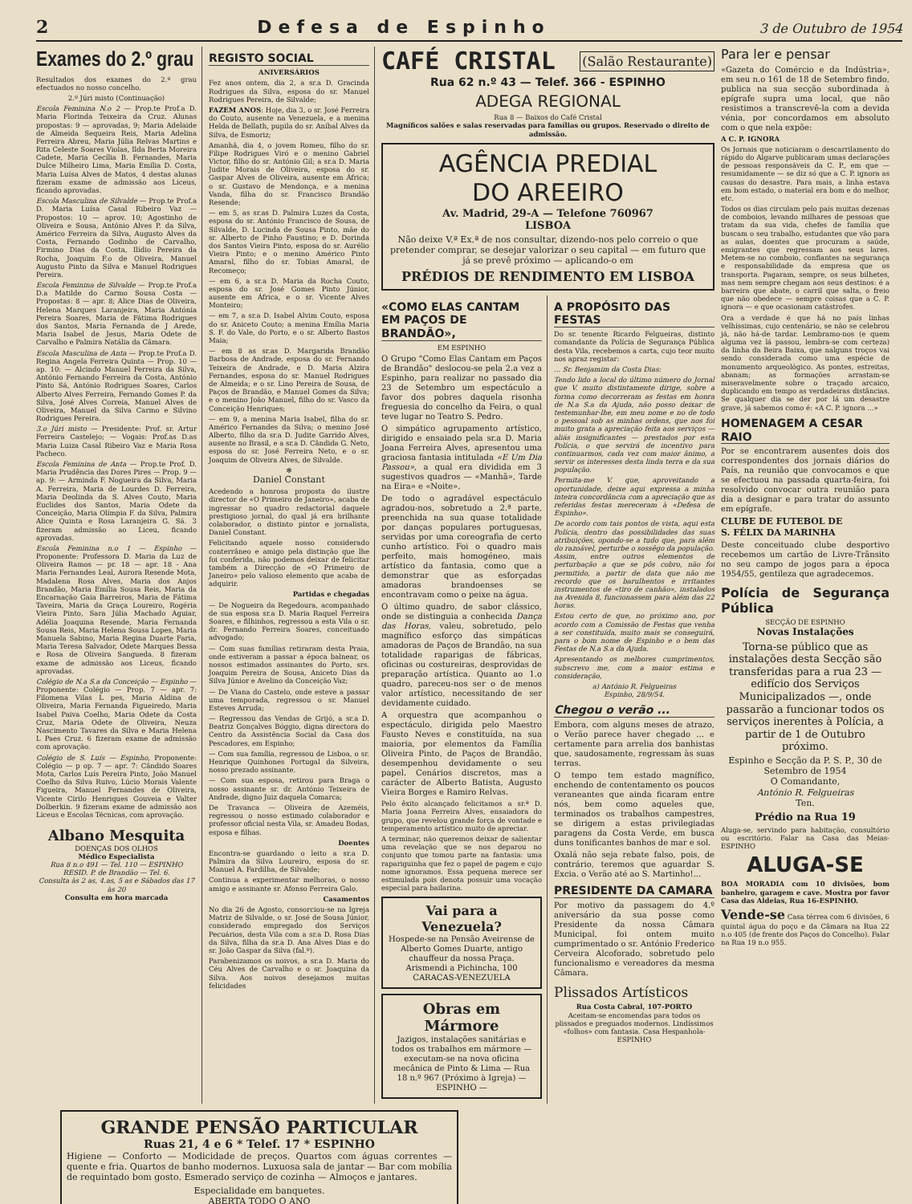2 Defesa de Espinho 3 de Outubro de 1954
Exames do 2.º grau
Resultados dos exames do 2.º grau efectuados no nosso concelho.
2.º Júri misto (Continuação)
Escola Feminina N.o 2 — Prop.te Prof.a D. Maria Florinda Teixeira da Cruz. Alunas propostas: 9 — aprovadas, 9; Maria Adelaide de Almeida Sequeira Reis, Maria Adelina Ferreira Abreu, Maria Júlia Relvas Martins e Rita Celeste Soares Violas, Ilda Berta Moreira Cadete, Maria Cecília B. Fernandes, Maria Dulce Milheiro Lima, Maria Emília D. Costa, Maria Luísa Alves de Matos, 4 destas alunas fizeram exame de admissão aos Liceus, ficando aprovadas.
Escola Masculina de Silvalde — Prop.te Prof.a D. Maria Luísa Casal Ribeiro Vaz — Propostos: 10 — aprov. 10; Agostinho de Oliveira e Sousa, António Alves P. da Silva, Américo Ferreira da Silva, Augusto Alves da Costa, Fernando Godinho de Carvalho, Firmino Dias da Costa, Ilídio Pereira da Rocha, Joaquim F.o de Oliveira, Manuel Augusto Pinto da Silva e Manuel Rodrigues Pereira.
Escola Feminina de Silvalde — Prop.te Prof.a D.a Matilde do Carmo Sousa Costa — Propostas: 8 — apr. 8; Alice Dias de Oliveira, Helena Marques Laranjeira, Maria Antónia Pereira Soares, Maria de Fátima Rodrigues dos Santos, Maria Fernanda de J Arede, Maria Isabel de Jesus, Maria Odete de Carvalho e Palmira Natália da Câmara.
Escola Masculina de Anta — Prop.te Prof.a D. Regina Angela Ferreira Quinta — Prop. 10 — ap. 10: — Alcindo Manuel Ferreira da Silva, António Fernando Ferreira da Costa, António Pinto Sá, António Rodrigues Soares, Carlos Alberto Alves Ferreira, Fernando Gomes P. da Silva, José Alves Correia, Manuel Alves de Oliveira, Manuel da Silva Carmo e Silvino Rodrigues Pereira.
3.o Júri misto — Presidente: Prof. sr. Artur Ferreira Castelejo; — Vogais: Prof.as D.as Maria Luiza Casal Ribeiro Vaz e Maria Rosa Pacheco.
Escola Feminina de Anta — Prop.te Prof. D. Maria Prudência das Dores Pires — Prop. 9 — ap. 9: — Arminda F. Nogueira da Silva, Maria A. Ferreira, Maria de Lourdes D. Ferreira, Maria Deolinda da S. Alves Couto, Maria Euclides dos Santos, Maria Odete da Conceição, Maria Olímpia F. da Silva, Palmira Alice Quinta e Rosa Laranjeira G. Sá. 3 fizeram admissão ao Liceu, ficando aprovadas.
Escola Feminina n.o 1 — Espinho — Proponente: Professora D. Maria da Luz de Oliveira Ramos — pr. 18 — apr. 18 - Ana Maria Fernandes Leal, Aurora Resende Mota, Madalena Rosa Alves, Maria dos Anjos Brandão, Maria Emília Sousa Reis, Maria da Encarnação Gaia Barreiros, Maria de Fátima Taveira, Maria da Graça Loureiro, Rogéria Vieira Pinto, Sara Júlia Machado Aguiar, Adélia Joaquina Resende, Maria Fernanda Sousa Reis, Maria Helena Sousa Lopes, Maria Manuela Sabino, Maria Regina Duarte Faria, Maria Teresa Salvador, Odete Marques Bessa e Rosa de Oliveira Sangueda. 8 fizeram exame de admissão aos Liceus, ficando aprovadas.
Colégio de N.a S.a da Conceição — Espinho — Proponente: Colégio — Prop. 7 — apr. 7: Filomena Vilas L pes, Maria Aldina de Oliveira, Maria Fernanda Figueiredo, Maria Isabel Paiva Coelho, Maria Odete da Costa Cruz, Maria Odete de Oliveira, Neuza Nascimento Tavares da Silva e Maria Helena L Paes Cruz. 6 fizeram exame de admissão com aprovação.
Colégio de S. Luís — Espinho, Proponente: Colégio — p op. 7 — apr. 7: Cândido Soares Mota, Carlos Luís Pereira Pinto, João Manuel Coelho da Silva Ruivo, Lúcio Morais Valente Figueira, Manuel Fernandes de Oliveira, Vicente Cirilo Henriques Gouveia e Valter Dolberkin. 9 fizeram exame de admissão aos Liceus e Escolas Técnicas, com aprovação.
Albano Mesquita
DOENÇAS DOS OLHOS
Médico Especialista
Rua 8 n.o 491 — Tel. 110 — ESPINHO
RESID. P. de Brandão — Tel. 6.
Consulta às 2 as, 4.as, 5 as e Sábados das 17 às 20
Consulta em hora marcada
REGISTO SOCIAL
ANIVERSÁRIOS
Fez anos ontem, dia 2, a sr.a D. Gracinda Rodrigues da Silva, esposa do sr. Manuel Rodrigues Pereira, de Silvalde;
FAZEM ANOS: Hoje, dia 3, o sr. José Ferreira do Couto, ausente na Venezuela, e a menina Helda de Bellath, pupila do sr. Aníbal Alves da Silva, de Esmoriz;
Amanhã, dia 4, o jovem Romeu, filho do sr. Filipe Rodrigues Viró e o menino Gabriel Victor, filho do sr. António Gil; a sr.a D. Maria Judite Morais de Oliveira, esposa do sr. Gaspar Alves de Oliveira, ausente em África; o sr. Gustavo de Mendonça, e a menina Vanda, filha do sr. Francisco Brandão Resende;
— em 5, as sr.as D. Palmira Luzes da Costa, esposa do sr. António Francisco de Sousa, de Silvalde, D. Lucinda de Sousa Pinto, mãe do sr. Alberto de Pinho Faustino; e D. Dorinda dos Santos Vieira Pinto, esposa do sr. Aurélio Vieira Pinto; e o menino Américo Pinto Amaral, filho do sr. Tobias Amaral, de Recomeço;
— em 6, a sr.a D. Maria da Rocha Couto, esposa do sr. José Gomes Pinto Júnior, ausente em África, e o sr. Vicente Alves Monteiro;
— em 7, a sr.a D. Isabel Alvim Couto, esposa do sr. Aniceto Couto; a menina Emília Maria S. F. do Vale, do Porto, e o sr. Alberto Bastos Maia;
— em 8 as sr.as D. Margarida Brandão Barbosa de Andrade, esposa do sr. Fernando Teixeira de Andrade, e D. Maria Alzira Fernandes, esposa do sr. Manuel Rodrigues de Almeida; e o sr. Lino Pereira de Sousa, de Paços de Brandão, e Manuel Gomes da Silva; e o menino João Manuel, filho do sr. Vasco da Conceição Henriques;
— em 9, a menina Maria Isabel, filha do sr. Américo Fernandes da Silva; o menino José Alberto, filho da sr.a D. Judite Garrido Alves, ausente no Brasil, e a sr.a D. Cândida G. Neto, esposa do sr. José Ferreira Neto, e o sr. Joaquim de Oliveira Alves, de Silvalde.
✻
Daniel Constant
Acedendo a honrosa proposta do ilustre director de «O Primeiro de Janeiro», acaba de ingressar no quadro redactorial daquele prestigioso jornal, do qual já era brilhante colaborador, o distinto pintor e jornalista, Daniel Constant.
Felicitando aquele nosso considerado conterrâneo e amigo pela distinção que lhe foi conferida, não podemos deixar de felicitar também a Direcção de «O Primeiro de Janeiro» pelo valioso elemento que acaba de adquirir.
Partidas e chegadas
— De Nogueira da Regedoura, acompanhado de sua esposa sr.a D. Maria Raquel Ferreira Soares, e filhinhos, regressou a esta Vila o sr. dr. Fernando Ferreira Soares, conceituado advogado;
— Com suas famílias retiraram desta Praia, onde estiveram a passar a época balnear, os nossos estimados assinantes do Porto, srs. Joaquim Pereira de Sousa, Aniceto Dias da Silva Júnior e Avelino da Conceição Vaz;
— De Viana do Castelo, onde esteve a passar uma temporada, regressou o sr. Manuel Esteves Arruda;
— Regressou das Vendas de Grijó, a sr.a D. Beatriz Gonçalves Bóggio, digna directora do Centro da Assistência Social da Casa dos Pescadores, em Espinho;
— Com sua família, regressou de Lisboa, o sr. Henrique Quinhones Portugal da Silveira, nosso prezado assinante.
— Com sua esposa, retirou para Braga o nosso assinante sr. dr. António Teixeira de Andrade, digno Juiz daquela Comarca;
De Travanca — Oliveira de Azeméis, regressou o nosso estimado colaborador e professor oficial nesta Vila, sr. Amadeu Bodas, esposa e filhas.
Doentes
Encontra-se guardando o leito a sr.a D. Palmira da Silva Loureiro, esposa do sr. Manuel A. Fardilha, de Silvalde;
Continua a experimentar melhoras, o nosso amigo e assinante sr. Afonso Ferreira Galo.
Casamentos
No dia 26 de Agosto, consorciou-se na Igreja Matriz de Silvalde, o sr. José de Sousa Júnior, considerado empregado dos Serviços Pecuários, desta Vila com a sr.a D. Rosa Dias da Silva, filha da sr.a D. Ana Alves Dias e do sr. João Gaspar da Silva (fal.º).
Parabenizamos os noivos, a sr.a D. Maria do Céu Alves de Carvalho e o sr. Joaquina da Silva. Aos noivos desejamos muitas felicidades
CAFÉ CRISTAL (Salão Restaurante)
Rua 62 n.º 43 — Telef. 366 - ESPINHO
ADEGA REGIONAL
Rua 8 — Baixos do Café Cristal
Magníficos salões e salas reservadas para famílias ou grupos. Reservado o direito de admissão.
AGÊNCIA PREDIAL
DO AREEIRO
Av. Madrid, 29-A — Telefone 760967
LISBOA
Não deixe V.ª Ex.ª de nos consultar, dizendo-nos pelo correio o que pretender comprar, se desejar valorizar o seu capital — em futuro que já se prevê próximo — aplicando-o em
PRÉDIOS DE RENDIMENTO EM LISBOA
«COMO ELAS CANTAM EM PAÇOS DE BRANDÃO»,
EM ESPINHO
O Grupo "Como Elas Cantam em Paços de Brandão" deslocou-se pela 2.a vez a Espinho, para realizar no passado dia 23 de Setembro um espectáculo a favor dos pobres daquela risonha freguesia do concelho da Feira, o qual teve lugar no Teatro S. Pedro.
O simpático agrupamento artístico, dirigido e ensaiado pela sr.a D. Maria Joana Ferreira Alves, apresentou uma graciosa fantasia intitulada «E Um Dia Passou», a qual era dividida em 3 sugestivos quadros — «Manhã», Tarde na Eira» e «Noite».
De todo o agradável espectáculo agradou-nos, sobretudo a 2.ª parte, preenchida na sua quase totalidade por danças populares portuguesas, servidas por uma coreografia de certo cunho artístico. Foi o quadro mais perfeito, mais homogéneo, mais artístico da fantasia, como que a demonstrar que as esforçadas amadoras brandoenses se encontravam como o peixe na água.
O último quadro, de sabor clássico, onde se distinguia a conhecida Dança das Horas, valeu, sobretudo, pelo magnífico esforço das simpáticas amadoras de Paços de Brandão, na sua totalidade raparigas de fábricas, oficinas ou costureiras, desprovidas de preparação artística. Quanto ao 1.o quadro, pareceu-nos ser o de menos valor artístico, necessitando de ser devidamente cuidado.
A orquestra que acompanhou o espectáculo, dirigida pelo Maestro Fausto Neves e constituída, na sua maioria, por elementos da Família Oliveira Pinto, de Paços de Brandão, desempenhou devidamente o seu papel. Cenários discretos, mas a carácter de Alberto Batista, Augusto Vieira Borges e Ramiro Relvas.
Pelo êxito alcançado felicitamos a sr.ª D. Maria Joana Ferreira Alves, ensaiadora do grupo, que revelou grande força de vontade e temperamento artístico muito de apreciar.
A terminar, não queremos deixar de salientar uma revelação que se nos deparou no conjunto que tomou parte na fantasia: uma rapariguinha que fez o papel de pagem e cujo nome ignoramos. Essa pequena merece ser estimulada pois denota possuir uma vocação especial para bailarina.
Vai para a Venezuela?
Hospede-se na Pensão Aveirense de Alberto Gomes Duarte, antigo chauffeur da nossa Praça. Arismendi a Pichincha, 100 CARACAS-VENEZUELA
Obras em Mármore
Jazigos, instalações sanitárias e todos os trabalhos em mármore — executam-se na nova oficina mecânica de Pinto & Lima — Rua 18 n.º 967 (Próximo à Igreja) — ESPINHO —
A PROPÓSITO DAS FESTAS
Do sr. tenente Ricardo Felgueiras, distinto comandante da Polícia de Segurança Pública desta Vila, recebemos a carta, cujo teor muito nos apraz registar:
... Sr. Benjamim da Costa Dias:
Tendo lido a local do último número do Jornal que V. muito distintamente dirige, sobre a forma como decorreram as festas em honra de N.a S.a da Ajuda, não posso deixar de testemunhar-lhe, em meu nome e no de todo o pessoal sob as minhas ordens, que nos foi muito grata a apreciação feita aos serviços — aliás insignificantes — prestados por esta Polícia, o que servirá de incentivo para continuarmos, cada vez com maior ânimo, a servir os interesses desta linda terra e da sua população.
Permita-me V. que, aproveitando a oportunidade, deixe aqui expressa a minha inteira concordância com a apreciação que as referidas festas mereceram à «Defesa de Espinho».
De acordo com tais pontos de vista, aqui esta Polícia, dentro das possibilidades das suas atribuições, opondo-se a tudo que, para além do razoável, perturbe o sossêgo da população. Assim, entre outros elementos de perturbação a que se pôs cobro, não foi permitido, a partir de data que não me recordo que os barulhentos e irritantes instrumentos de «tiro de canhão», instalados na Avenida 8, funcionassem para além das 22 horas.
Estou certo de que, no próximo ano, por acordo com a Comissão de Festas que venha a ser constituída, muito mais se conseguirá, para o bom nome de Espinho e o bem das Festas de N.a S.a da Ajuda.
Apresentando os melhores cumprimentos, subscrevo me, com a maior estima e consideração,
a) António R. Felgueiras
Espinho, 28/9/54.
Chegou o verão ...
Embora, com alguns meses de atrazo, o Verão parece haver chegado ... e certamente para arrelia dos banhistas que, saudosamente, regressam às suas terras.
O tempo tem estado magnífico, enchendo de contentamento os poucos veraneantes que ainda ficaram entre nós, bem como aqueles que, terminados os trabalhos campestres, se dirigem a estas privilegiadas paragens da Costa Verde, em busca duns tonificantes banhos de mar e sol.
Oxalá não seja rebate falso, pois, de contrário, teremos que aguardar S. Excia. o Verão até ao S. Martinho!...
PRESIDENTE DA CAMARA
Por motivo da passagem do 4.º aniversário da sua posse como Presidente da nossa Câmara Municipal, foi ontem muito cumprimentado o sr. António Frederico Cerveira Alcoforado, sobretudo pelo funcionalismo e vereadores da mesma Câmara.
Plissados Artísticos
Rua Costa Cabral, 107-PORTO
Aceitam-se encomendas para todos os plissados e preguados modernos. Lindíssimos «folhos» com fantasia. Casa Hespanhola-ESPINHO
Para ler e pensar
«Gazeta do Comércio e da Indústria», em seu n.o 161 de 18 de Setembro findo, publica na sua secção subordinada à epígrafe supra uma local, que não resistimos a transcrevê-la com a devida vénia, por concordamos em absoluto com o que nela expõe:
A C. P. IGNORA
Os Jornais que noticiaram o descarrilamento do rápido do Algarve publicaram umas declarações de pessoas responsáveis da C. P., em que — resumidamente — se diz só que a C. P. ignora as causas do desastre. Para mais, a linha estava em bom estado, o material era bom e do melhor, etc.
Todos os dias circulam pelo país muitas dezenas de comboios, levando milhares de pessoas que tratam da sua vida, chefes de família que buscam o seu trabalho, estudantes que vão para as aulas, doentes que procuram a saúde, emigrantes que regressam aos seus lares. Metem-se no comboio, confiantes na segurança e responsabilidade da empresa que os transporta. Pagaram, sempre, os seus bilhetes, mas nem sempre chegam aos seus destinos: é a barreira que abate, o carril que salta, o freio que não obedece — sempre coisas que a C. P. ignora — e que ocasionam catástrofes.
Ora a verdade é que há no país linhas velhíssimas, cujo centenário, se não se celebrou já, não há-de tardar. Lembramo-nos (e quem alguma vez lá passou, lembra-se com certeza) da linha da Beira Baixa, que nalguns troços vai sendo considerada como uma espécie de monumento arqueológico. As pontes, estreitas, abanam; as formações arrastam-se miseravelmente sobre o traçado arcaico, duplicando em tempo as verdadeiras distâncias. Se qualquer dia se der por lá um desastre grave, já sabemos como é: «A C. P. ignora ...»
HOMENAGEM A CESAR RAIO
Por se encontrarem ausentes dois dos correspondentes dos jornais diários do País, na reunião que convocamos e que se efectuou na passada quarta-feira, foi resolvido convocar outra reunião para dia a designar e para tratar do assunto em epígrafe.
CLUBE DE FUTEBOL DE
S. FÉLIX DA MARINHA
Deste conceituado clube desportivo recebemos um cartão de Livre-Trânsito no seu campo de jogos para a época 1954/55, gentileza que agradecemos.
Polícia de Segurança Pública
SECÇÃO DE ESPINHO
Novas Instalações
Torna-se público que as instalações desta Secção são transferidas para a rua 23 — edifício dos Serviços Municipalizados —, onde passarão a funcionar todos os serviços inerentes à Polícia, a partir de 1 de Outubro próximo.
Espinho e Secção da P. S. P., 30 de Setembro de 1954
O Comandante,
António R. Felgueiras
Ten.
Prédio na Rua 19
Aluga-se, servindo para habitação, consultório ou escritório. Falar na Casa das Meias-ESPINHO
ALUGA-SE
BOA MORADIA com 10 divisões, bom banheiro, garagem e cave. Mostra por favor Casa das Aldeias, Rua 16-ESPINHO.
Vende-se Casa térrea com 6 divisões, 6 quintal água do poço e da Câmara na Rua 22 n.o 405 (de frente dos Paços do Concelho). Falar na Rua 19 n.o 955.
GRANDE PENSÃO PARTICULAR
Ruas 21, 4 e 6 * Telef. 17 * ESPINHO
Higiene — Conforto — Modicidade de preços. Quartos com águas correntes — quente e fria. Quartos de banho modernos. Luxuosa sala de jantar — Bar com mobília de requintado bom gosto. Esmerado serviço de cozinha — Almoços e jantares.
Especialidade em banquetes.
ABERTA TODO O ANO